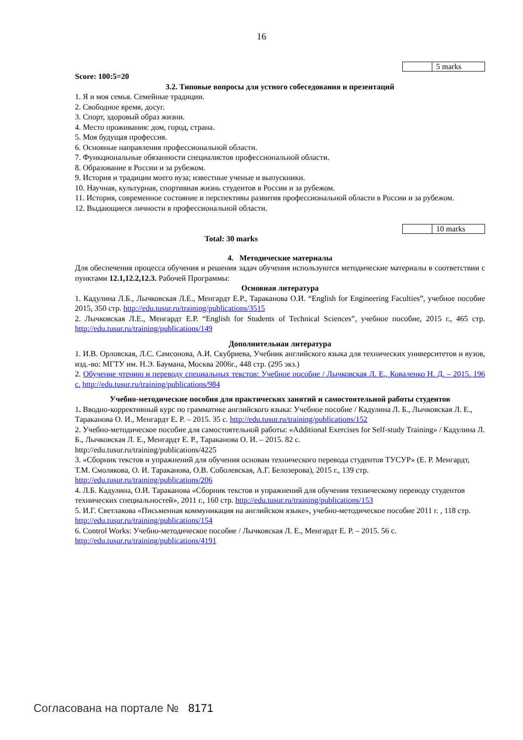16
| | 5 marks |
Score: 100:5=20
3.2. Типовые вопросы для устного собеседования и презентаций
1. Я и моя семья. Семейные традиции.
2. Свободное время, досуг.
3. Спорт, здоровый образ жизни.
4. Место проживания: дом, город, страна.
5. Моя будущая профессия.
6. Основные направления профессиональной области.
7. Функциональные обязанности специалистов профессиональной области.
8. Образование в России и за рубежом.
9. История и традиции моего вуза; известные ученые и выпускники.
10. Научная, культурная, спортивная жизнь студентов в России и за рубежом.
11. История, современное состояние и перспективы развития профессиональной области в России и за рубежом.
12. Выдающиеся личности в профессиональной области.
| | 10 marks |
Total: 30 marks
4. Методические материалы
Для обеспечения процесса обучения и решения задач обучения используются методические материалы в соответствии с пунктами 12.1,12.2,12.3. Рабочей Программы:
Основная литература
1. Кадулина Л.Б., Лычковская Л.Е., Менгардт Е.Р., Тараканова О.И. “English for Engineering Faculties”, учебное пособие 2015, 350 стр. http://edu.tusur.ru/training/publications/3515
2. Лычковская Л.Е., Менгардт Е.Р. “English for Students of Technical Sciences”, учебное пособие, 2015 г., 465 стр. http://edu.tusur.ru/training/publications/149
Дополнительная литература
1. И.В. Орловская, Л.С. Самсонова, А.И. Скубриева, Учебник английского языка для технических университетов и вузов, изд.-во: МГТУ им. Н.Э. Баумана, Москва 2006г., 448 стр. (295 экз.)
2. Обучение чтению и переводу специальных текстов: Учебное пособие / Лычковская Л. Е., Коваленко Н. Д. – 2015. 196 с. http://edu.tusur.ru/training/publications/984
Учебно-методические пособия для практических занятий и самостоятельной работы студентов
1. Вводно-коррективный курс по грамматике английского языка: Учебное пособие / Кадулина Л. Б., Лычковская Л. Е., Тараканова О. И., Менгардт Е. Р. – 2015. 35 с. http://edu.tusur.ru/training/publications/152
2. Учебно-методическое пособие для самостоятельной работы: «Additional Exercises for Self-study Training» / Кадулина Л. Б., Лычковская Л. Е., Менгардт Е. Р., Тараканова О. И. – 2015. 82 с.
http://edu.tusur.ru/training/publications/4225
3. «Сборник текстов и упражнений для обучения основам технического перевода студентов ТУСУР» (Е. Р. Менгардт, Т.М. Смолякова, О. И. Тараканова, О.В. Соболевская, А.Г. Белозерова), 2015 г., 139 стр. http://edu.tusur.ru/training/publications/206
4. Л.Б. Кадулина, О.И. Тараканова «Сборник текстов и упражнений для обучения техническому переводу студентов технических специальностей», 2011 г., 160 стр. http://edu.tusur.ru/training/publications/153
5. И.Г. Светлакова «Письменная коммуникация на английском языке», учебно-методическое пособие 2011 г. , 118 стр. http://edu.tusur.ru/training/publications/154
6. Control Works: Учебно-методическое пособие / Лычковская Л. Е., Менгардт Е. Р. – 2015. 56 с. http://edu.tusur.ru/training/publications/4191
Согласована на портале № 8171